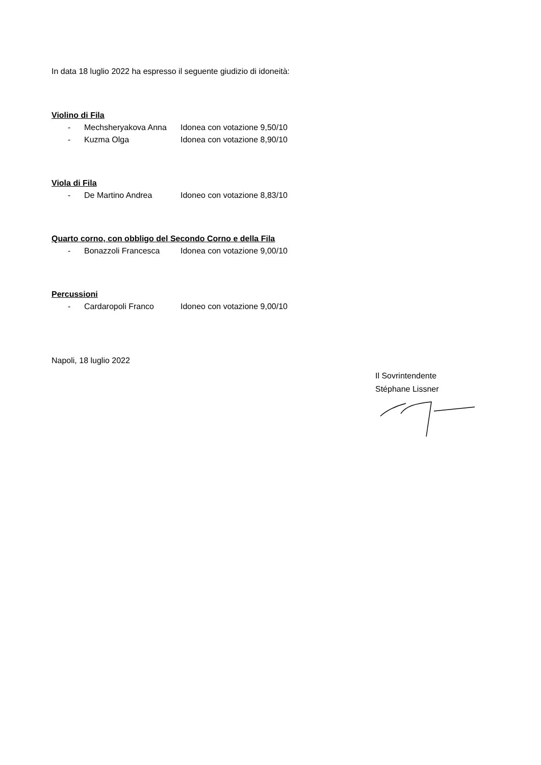In data 18 luglio 2022 ha espresso il seguente giudizio di idoneità:
Violino di Fila
- Mechsheryakova Anna Idonea con votazione 9,50/10
- Kuzma Olga Idonea con votazione 8,90/10
Viola di Fila
- De Martino Andrea Idoneo con votazione 8,83/10
Quarto corno, con obbligo del Secondo Corno e della Fila
- Bonazzoli Francesca Idonea con votazione 9,00/10
Percussioni
- Cardaropoli Franco Idoneo con votazione 9,00/10
Napoli, 18 luglio 2022
Il Sovrintendente
Stéphane Lissner